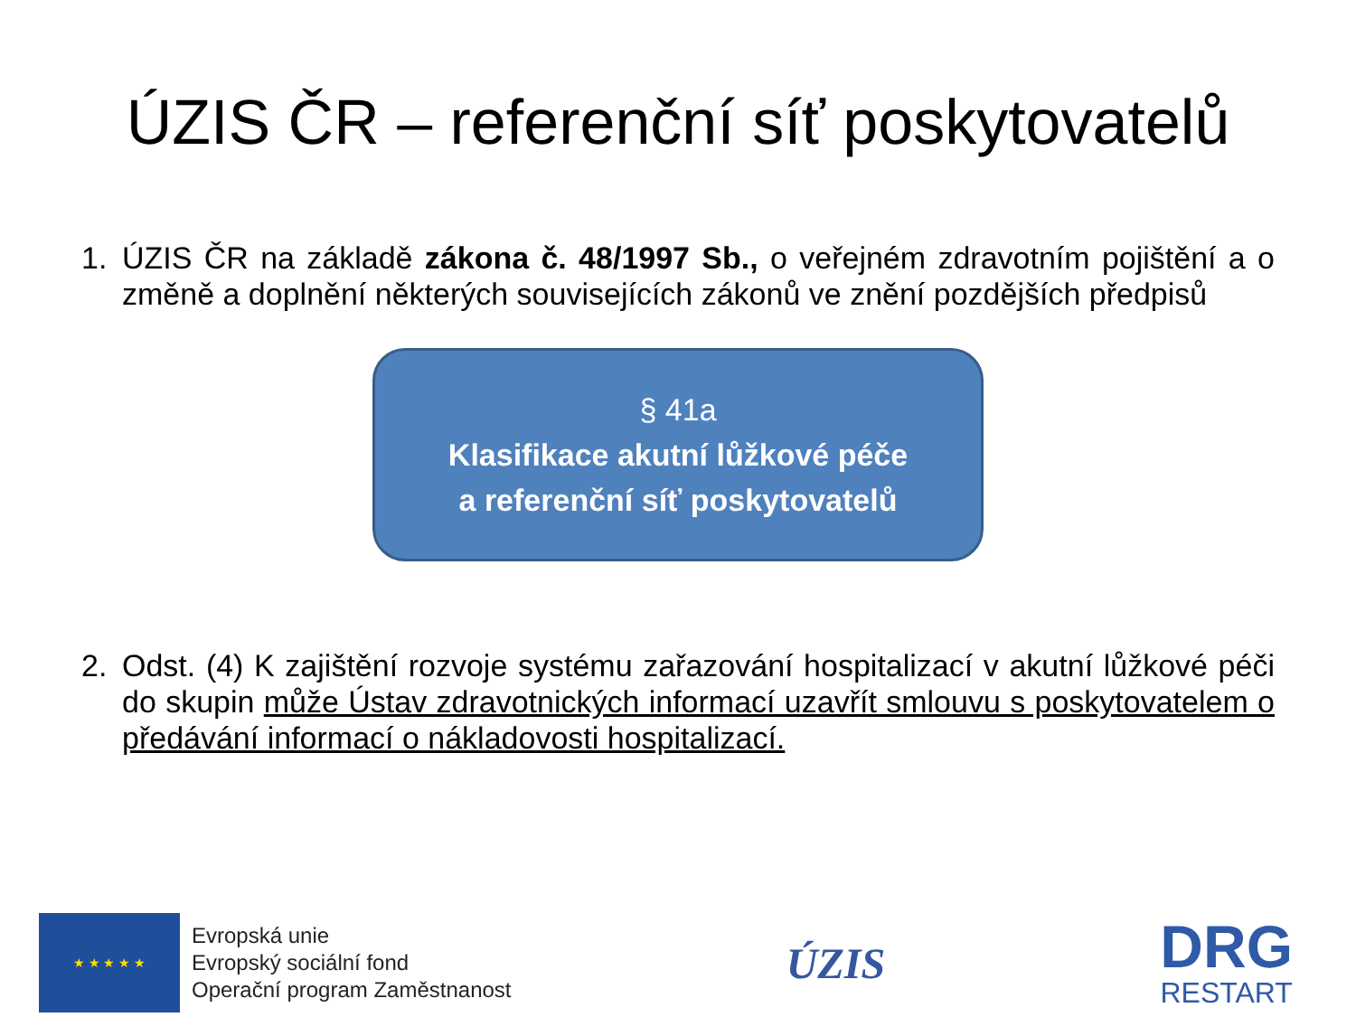ÚZIS ČR – referenční síť poskytovatelů
1. ÚZIS ČR na základě zákona č. 48/1997 Sb., o veřejném zdravotním pojištění a o změně a doplnění některých souvisejících zákonů ve znění pozdějších předpisů
§ 41a
Klasifikace akutní lůžkové péče
a referenční síť poskytovatelů
2. Odst. (4) K zajištění rozvoje systému zařazování hospitalizací v akutní lůžkové péči do skupin může Ústav zdravotnických informací uzavřít smlouvu s poskytovatelem o předávání informací o nákladovosti hospitalizací.
★ ★ ★ ★ ★
Evropská unie
Evropský sociální fond
Operační program Zaměstnanost
ÚZIS
DRG
RESTART